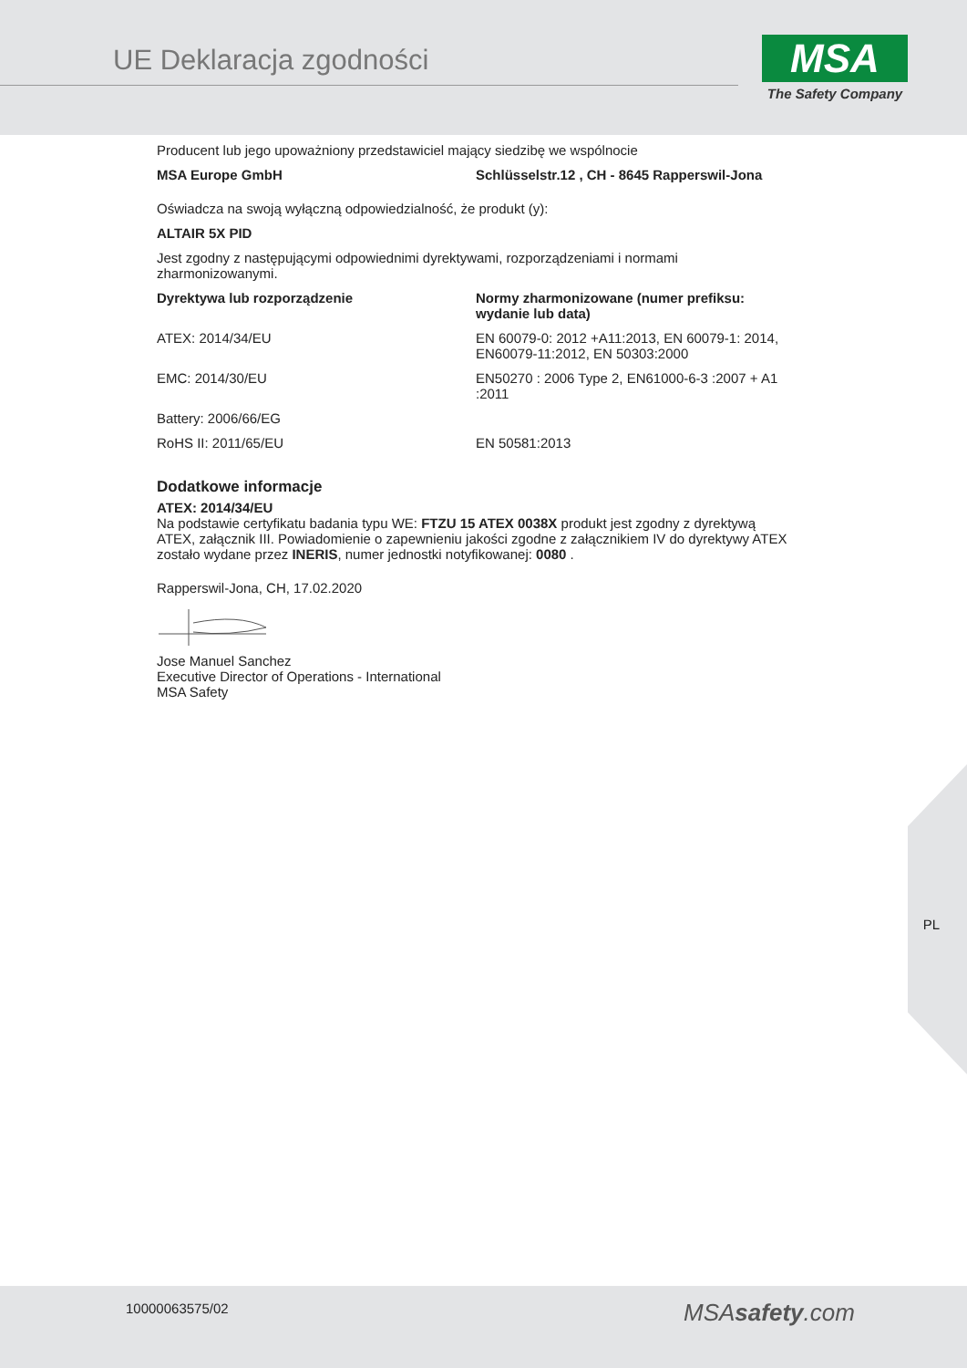UE Deklaracja zgodności
MSA
The Safety Company
Producent lub jego upoważniony przedstawiciel mający siedzibę we wspólnocie
| MSA Europe GmbH | Schlüsselstr.12 , CH - 8645 Rapperswil-Jona |
| --- | --- |
Oświadcza na swoją wyłączną odpowiedzialność, że produkt (y):
ALTAIR 5X PID
Jest zgodny z następującymi odpowiednimi dyrektywami, rozporządzeniami i normami zharmonizowanymi.
| Dyrektywa lub rozporządzenie | Normy zharmonizowane (numer prefiksu: wydanie lub data) |
| --- | --- |
| ATEX: 2014/34/EU | EN 60079-0: 2012 +A11:2013, EN 60079-1: 2014, EN60079-11:2012, EN 50303:2000 |
| EMC: 2014/30/EU | EN50270 : 2006 Type 2, EN61000-6-3 :2007 + A1 :2011 |
| Battery: 2006/66/EG | |
| RoHS II: 2011/65/EU | EN 50581:2013 |
Dodatkowe informacje
ATEX: 2014/34/EU
Na podstawie certyfikatu badania typu WE: FTZU 15 ATEX 0038X produkt jest zgodny z dyrektywą ATEX, załącznik III. Powiadomienie o zapewnieniu jakości zgodne z załącznikiem IV do dyrektywy ATEX zostało wydane przez INERIS, numer jednostki notyfikowanej: 0080 .
Rapperswil-Jona, CH, 17.02.2020
Jose Manuel Sanchez
Executive Director of Operations - International
MSA Safety
PL
10000063575/02 MSAsafety.com